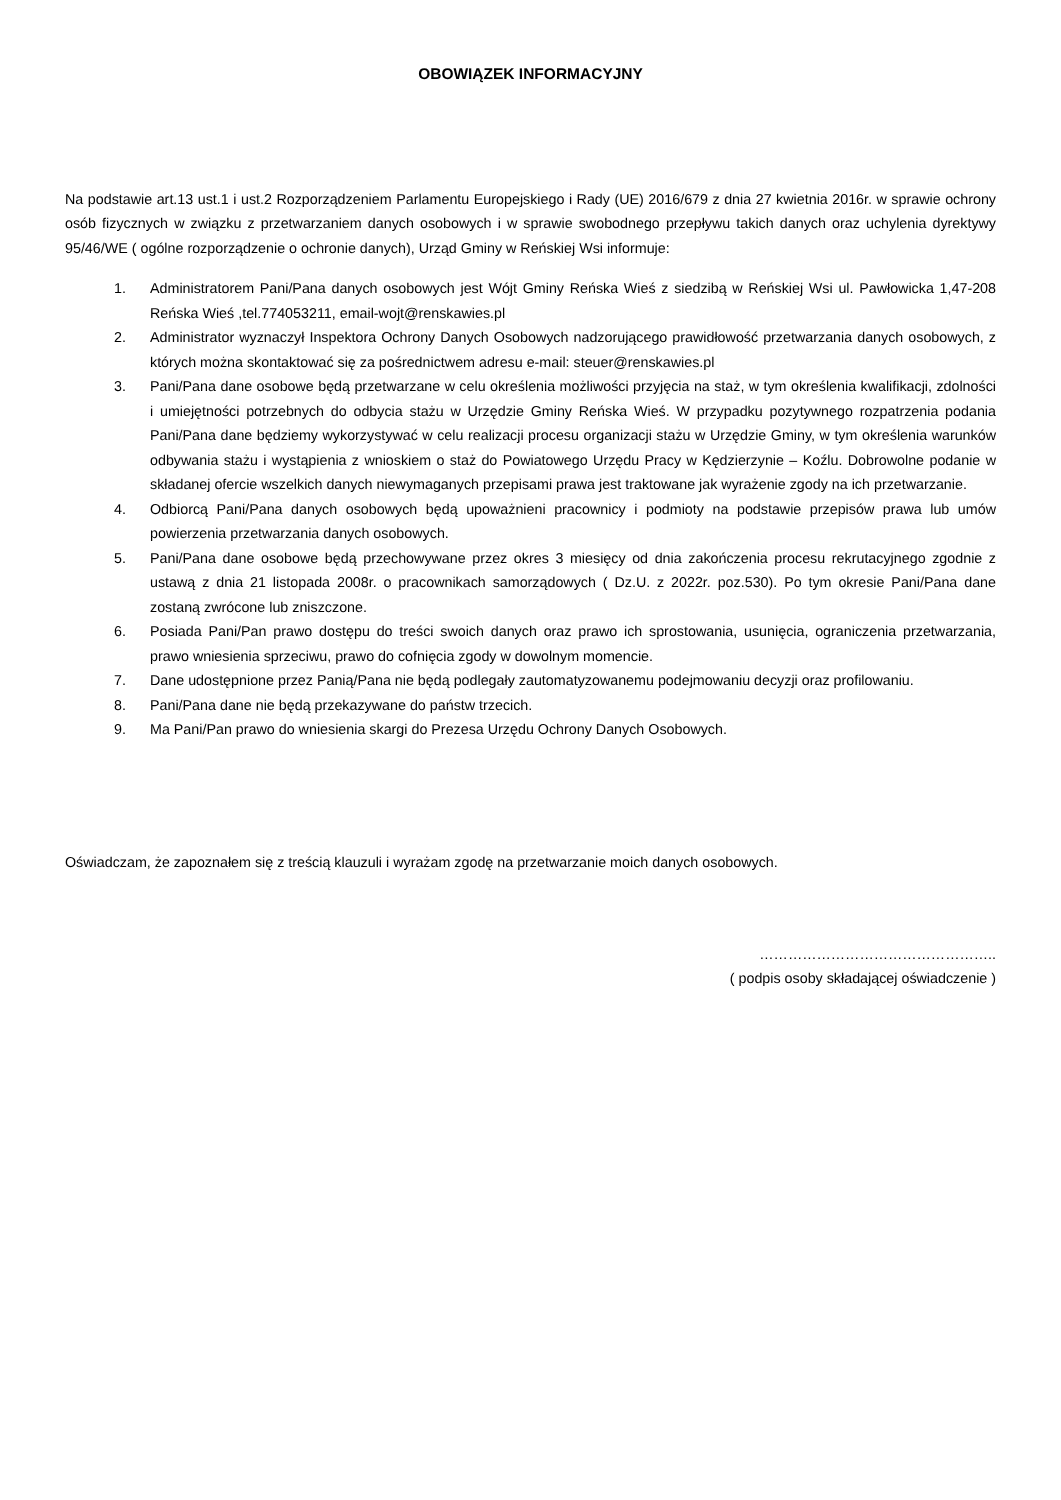OBOWIĄZEK INFORMACYJNY
Na podstawie art.13 ust.1 i ust.2 Rozporządzeniem Parlamentu Europejskiego i Rady (UE) 2016/679 z dnia 27 kwietnia 2016r. w sprawie ochrony osób fizycznych w związku z przetwarzaniem danych osobowych i w sprawie swobodnego przepływu takich danych oraz uchylenia dyrektywy 95/46/WE ( ogólne rozporządzenie o ochronie danych), Urząd Gminy w Reńskiej Wsi informuje:
1. Administratorem Pani/Pana danych osobowych jest Wójt Gminy Reńska Wieś z siedzibą w Reńskiej Wsi ul. Pawłowicka 1,47-208 Reńska Wieś ,tel.774053211, email-wojt@renskawies.pl
2. Administrator wyznaczył Inspektora Ochrony Danych Osobowych nadzorującego prawidłowość przetwarzania danych osobowych, z których można skontaktować się za pośrednictwem adresu e-mail: steuer@renskawies.pl
3. Pani/Pana dane osobowe będą przetwarzane w celu określenia możliwości przyjęcia na staż, w tym określenia kwalifikacji, zdolności i umiejętności potrzebnych do odbycia stażu w Urzędzie Gminy Reńska Wieś. W przypadku pozytywnego rozpatrzenia podania Pani/Pana dane będziemy wykorzystywać w celu realizacji procesu organizacji stażu w Urzędzie Gminy, w tym określenia warunków odbywania stażu i wystąpienia z wnioskiem o staż do Powiatowego Urzędu Pracy w Kędzierzynie – Koźlu. Dobrowolne podanie w składanej ofercie wszelkich danych niewymaganych przepisami prawa jest traktowane jak wyrażenie zgody na ich przetwarzanie.
4. Odbiorcą Pani/Pana danych osobowych będą upoważnieni pracownicy i podmioty na podstawie przepisów prawa lub umów powierzenia przetwarzania danych osobowych.
5. Pani/Pana dane osobowe będą przechowywane przez okres 3 miesięcy od dnia zakończenia procesu rekrutacyjnego zgodnie z ustawą z dnia 21 listopada 2008r. o pracownikach samorządowych ( Dz.U. z 2022r. poz.530). Po tym okresie Pani/Pana dane zostaną zwrócone lub zniszczone.
6. Posiada Pani/Pan prawo dostępu do treści swoich danych oraz prawo ich sprostowania, usunięcia, ograniczenia przetwarzania, prawo wniesienia sprzeciwu, prawo do cofnięcia zgody w dowolnym momencie.
7. Dane udostępnione przez Panią/Pana nie będą podlegały zautomatyzowanemu podejmowaniu decyzji oraz profilowaniu.
8. Pani/Pana dane nie będą przekazywane do państw trzecich.
9. Ma Pani/Pan prawo do wniesienia skargi do Prezesa Urzędu Ochrony Danych Osobowych.
Oświadczam, że zapoznałem się z treścią klauzuli i wyrażam zgodę na przetwarzanie moich danych osobowych.
…………………………………………..
( podpis osoby składającej oświadczenie )